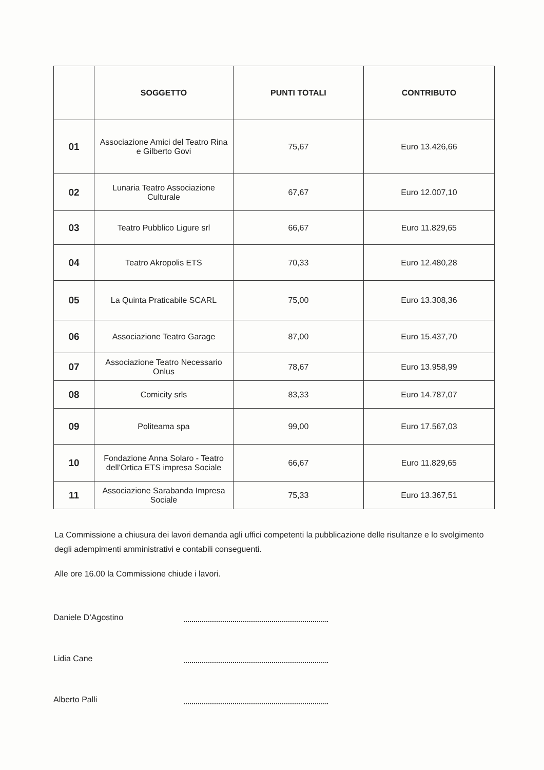| | SOGGETTO | PUNTI TOTALI | CONTRIBUTO |
| --- | --- | --- | --- |
| 01 | Associazione Amici del Teatro Rina e Gilberto Govi | 75,67 | Euro 13.426,66 |
| 02 | Lunaria Teatro Associazione Culturale | 67,67 | Euro 12.007,10 |
| 03 | Teatro Pubblico Ligure srl | 66,67 | Euro 11.829,65 |
| 04 | Teatro Akropolis ETS | 70,33 | Euro 12.480,28 |
| 05 | La Quinta Praticabile SCARL | 75,00 | Euro 13.308,36 |
| 06 | Associazione Teatro Garage | 87,00 | Euro 15.437,70 |
| 07 | Associazione Teatro Necessario Onlus | 78,67 | Euro 13.958,99 |
| 08 | Comicity srls | 83,33 | Euro 14.787,07 |
| 09 | Politeama spa | 99,00 | Euro 17.567,03 |
| 10 | Fondazione Anna Solaro - Teatro dell'Ortica ETS impresa Sociale | 66,67 | Euro 11.829,65 |
| 11 | Associazione Sarabanda Impresa Sociale | 75,33 | Euro 13.367,51 |
La Commissione a chiusura dei lavori demanda agli uffici competenti la pubblicazione delle risultanze e lo svolgimento degli adempimenti amministrativi e contabili conseguenti.
Alle ore 16.00 la Commissione chiude i lavori.
Daniele D’Agostino
Lidia Cane
Alberto Palli